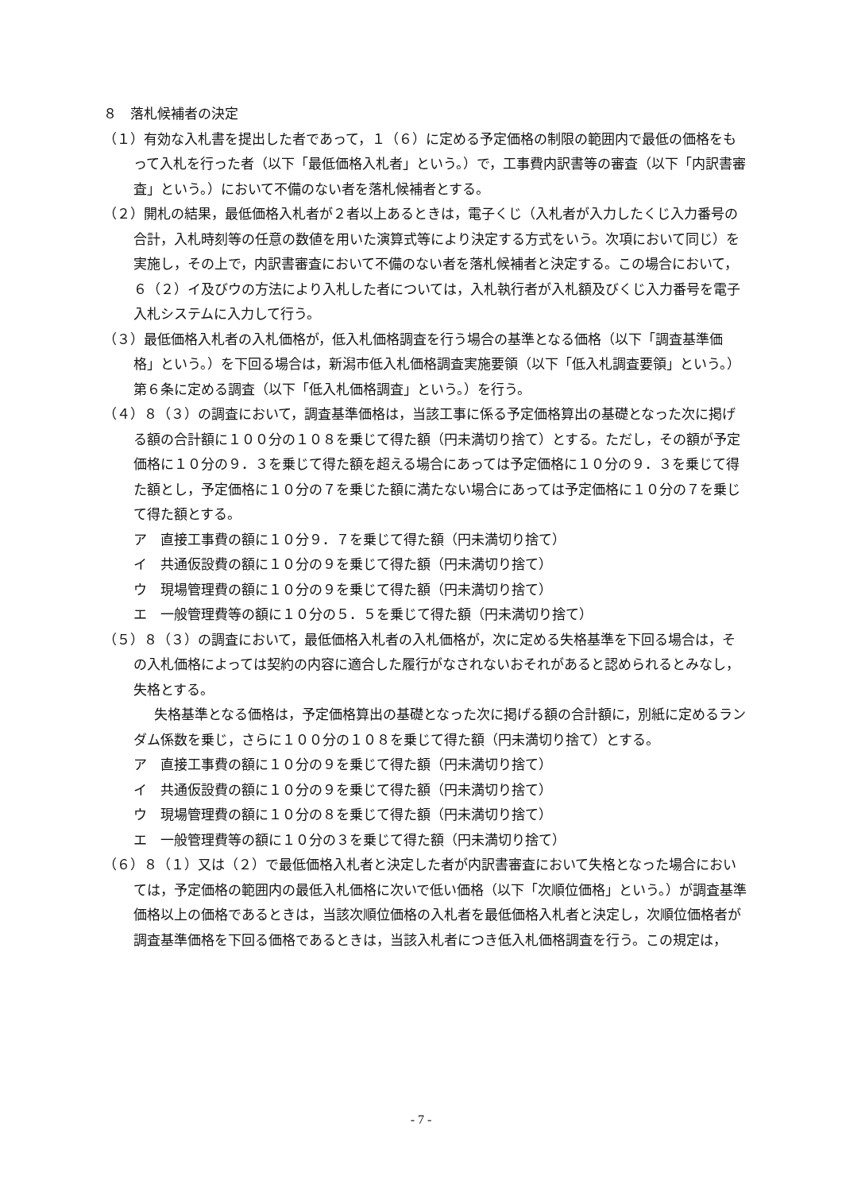８　落札候補者の決定
（１）有効な入札書を提出した者であって，１（６）に定める予定価格の制限の範囲内で最低の価格をもって入札を行った者（以下「最低価格入札者」という。）で，工事費内訳書等の審査（以下「内訳書審査」という。）において不備のない者を落札候補者とする。
（２）開札の結果，最低価格入札者が２者以上あるときは，電子くじ（入札者が入力したくじ入力番号の合計，入札時刻等の任意の数値を用いた演算式等により決定する方式をいう。次項において同じ）を実施し，その上で，内訳書審査において不備のない者を落札候補者と決定する。この場合において，６（２）イ及びウの方法により入札した者については，入札執行者が入札額及びくじ入力番号を電子入札システムに入力して行う。
（３）最低価格入札者の入札価格が，低入札価格調査を行う場合の基準となる価格（以下「調査基準価格」という。）を下回る場合は，新潟市低入札価格調査実施要領（以下「低入札調査要領」という。）第６条に定める調査（以下「低入札価格調査」という。）を行う。
（４）８（３）の調査において，調査基準価格は，当該工事に係る予定価格算出の基礎となった次に掲げる額の合計額に１００分の１０８を乗じて得た額（円未満切り捨て）とする。ただし，その額が予定価格に１０分の９．３を乗じて得た額を超える場合にあっては予定価格に１０分の９．３を乗じて得た額とし，予定価格に１０分の７を乗じた額に満たない場合にあっては予定価格に１０分の７を乗じて得た額とする。
ア　直接工事費の額に１０分９．７を乗じて得た額（円未満切り捨て）
イ　共通仮設費の額に１０分の９を乗じて得た額（円未満切り捨て）
ウ　現場管理費の額に１０分の９を乗じて得た額（円未満切り捨て）
エ　一般管理費等の額に１０分の５．５を乗じて得た額（円未満切り捨て）
（５）８（３）の調査において，最低価格入札者の入札価格が，次に定める失格基準を下回る場合は，その入札価格によっては契約の内容に適合した履行がなされないおそれがあると認められるとみなし，失格とする。
失格基準となる価格は，予定価格算出の基礎となった次に掲げる額の合計額に，別紙に定めるランダム係数を乗じ，さらに１００分の１０８を乗じて得た額（円未満切り捨て）とする。
ア　直接工事費の額に１０分の９を乗じて得た額（円未満切り捨て）
イ　共通仮設費の額に１０分の９を乗じて得た額（円未満切り捨て）
ウ　現場管理費の額に１０分の８を乗じて得た額（円未満切り捨て）
エ　一般管理費等の額に１０分の３を乗じて得た額（円未満切り捨て）
（６）８（１）又は（２）で最低価格入札者と決定した者が内訳書審査において失格となった場合においては，予定価格の範囲内の最低入札価格に次いで低い価格（以下「次順位価格」という。）が調査基準価格以上の価格であるときは，当該次順位価格の入札者を最低価格入札者と決定し，次順位価格者が調査基準価格を下回る価格であるときは，当該入札者につき低入札価格調査を行う。この規定は，
- 7 -